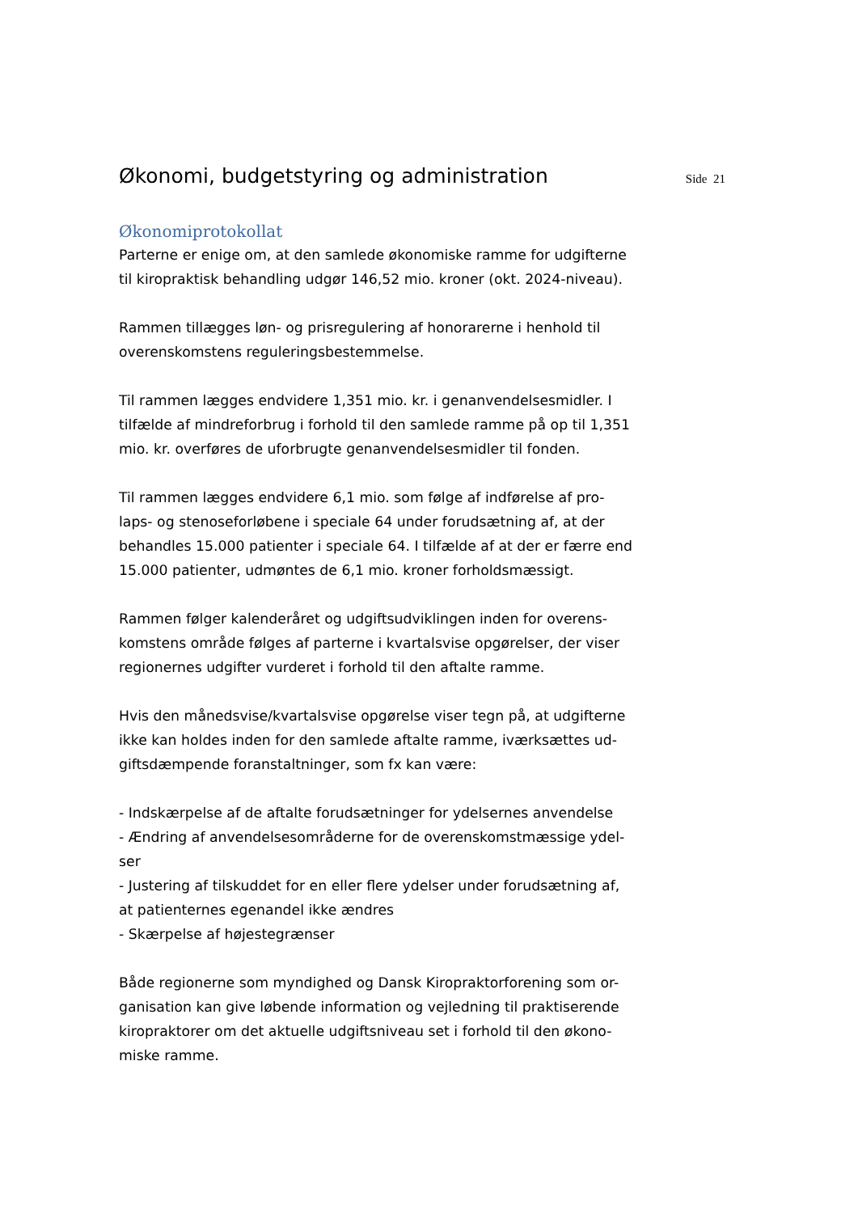Økonomi, budgetstyring og administration
Side 21
Økonomiprotokollat
Parterne er enige om, at den samlede økonomiske ramme for udgifterne til kiropraktisk behandling udgør 146,52 mio. kroner (okt. 2024-niveau).
Rammen tillægges løn- og prisregulering af honorarerne i henhold til overenskomstens reguleringsbestemmelse.
Til rammen lægges endvidere 1,351 mio. kr. i genanvendelsesmidler. I tilfælde af mindreforbrug i forhold til den samlede ramme på op til 1,351 mio. kr. overføres de uforbrugte genanvendelsesmidler til fonden.
Til rammen lægges endvidere 6,1 mio. som følge af indførelse af pro-laps- og stenoseforløbene i speciale 64 under forudsætning af, at der behandles 15.000 patienter i speciale 64. I tilfælde af at der er færre end 15.000 patienter, udmøntes de 6,1 mio. kroner forholdsmæssigt.
Rammen følger kalenderåret og udgiftsudviklingen inden for overens-komstens område følges af parterne i kvartalsvise opgørelser, der viser regionernes udgifter vurderet i forhold til den aftalte ramme.
Hvis den månedsvise/kvartalsvise opgørelse viser tegn på, at udgifterne ikke kan holdes inden for den samlede aftalte ramme, iværksættes ud-giftsdæmpende foranstaltninger, som fx kan være:
- Indskærpelse af de aftalte forudsætninger for ydelsernes anvendelse
- Ændring af anvendelsesområderne for de overenskomstmæssige ydel-ser
- Justering af tilskuddet for en eller flere ydelser under forudsætning af, at patienternes egenandel ikke ændres
- Skærpelse af højestegrænser
Både regionerne som myndighed og Dansk Kiropraktorforening som or-ganisation kan give løbende information og vejledning til praktiserende kiropraktorer om det aktuelle udgiftsniveau set i forhold til den økono-miske ramme.